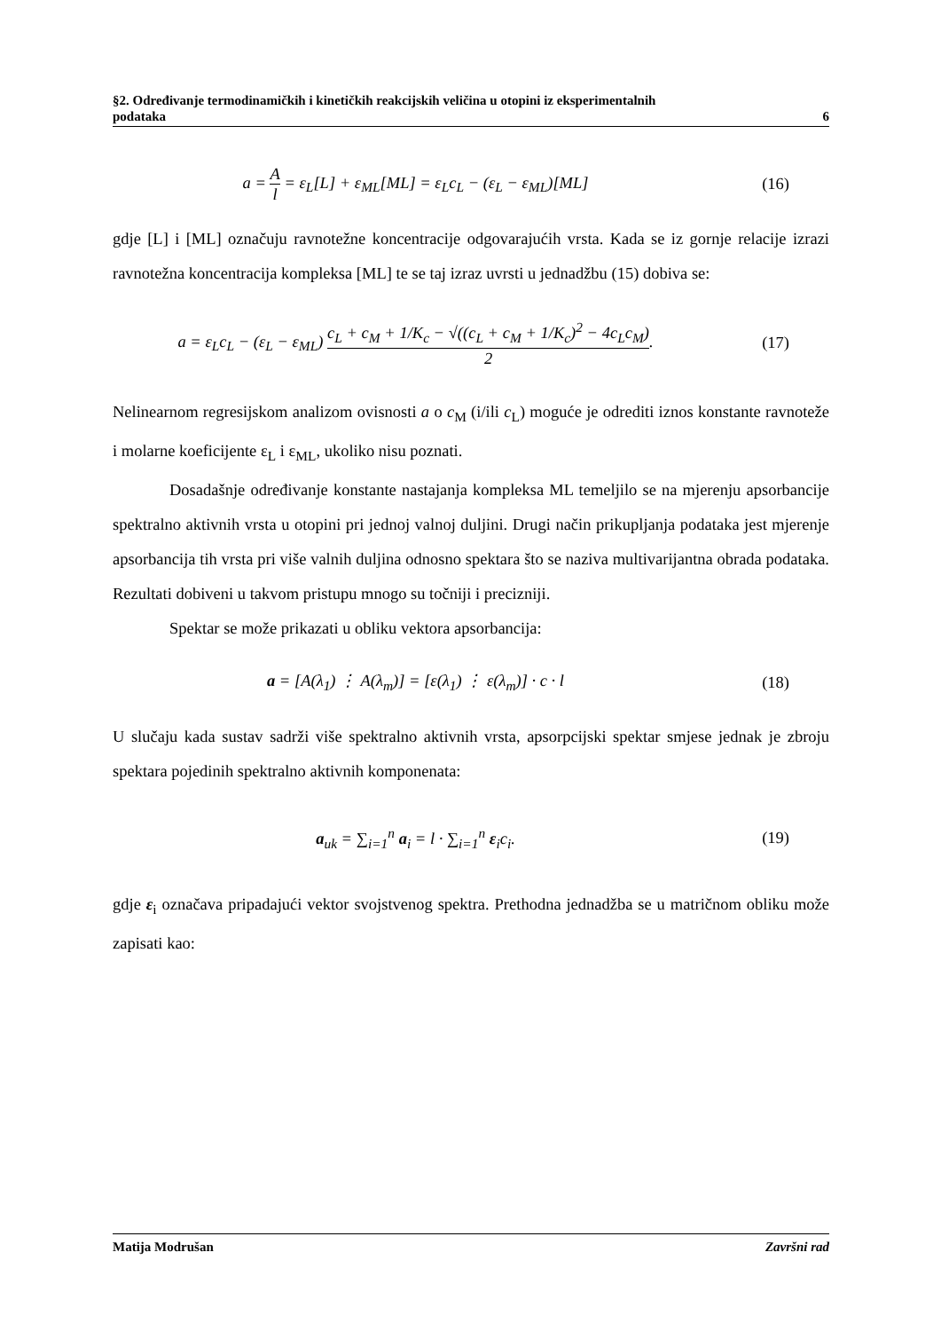§2. Određivanje termodinamičkih i kinetičkih reakcijskih veličina u otopini iz eksperimentalnih
podataka 6
a = A l = ε<sub>L</sub>[L] + ε<sub>ML</sub>[ML] = ε<sub>L</sub>c<sub>L</sub> − (ε<sub>L</sub> − ε<sub>ML</sub>)[ML]
(16)
gdje [L] i [ML] označuju ravnotežne koncentracije odgovarajućih vrsta. Kada se iz gornje relacije izrazi ravnotežna koncentracija kompleksa [ML] te se taj izraz uvrsti u jednadžbu (15) dobiva se:
a = ε<sub>L</sub>c<sub>L</sub> − (ε<sub>L</sub> − ε<sub>ML</sub>) c<sub>L</sub> + c<sub>M</sub> + 1/K<sub>c</sub> − √((c<sub>L</sub> + c<sub>M</sub> + 1/K<sub>c</sub>)<sup>2</sup> − 4c<sub>L</sub>c<sub>M</sub>) 2.
(17)
Nelinearnom regresijskom analizom ovisnosti a o c<sub>M</sub> (i/ili c<sub>L</sub>) moguće je odrediti iznos konstante ravnoteže i molarne koeficijente ε<sub>L</sub> i ε<sub>ML</sub>, ukoliko nisu poznati.
Dosadašnje određivanje konstante nastajanja kompleksa ML temeljilo se na mjerenju apsorbancije spektralno aktivnih vrsta u otopini pri jednoj valnoj duljini. Drugi način prikupljanja podataka jest mjerenje apsorbancija tih vrsta pri više valnih duljina odnosno spektara što se naziva multivarijantna obrada podataka. Rezultati dobiveni u takvom pristupu mnogo su točniji i precizniji.
Spektar se može prikazati u obliku vektora apsorbancija:
a = [A(λ<sub>1</sub>) ⋮ A(λ<sub>m</sub>)] = [ε(λ<sub>1</sub>) ⋮ ε(λ<sub>m</sub>)] · c · l
(18)
U slučaju kada sustav sadrži više spektralno aktivnih vrsta, apsorpcijski spektar smjese jednak je zbroju spektara pojedinih spektralno aktivnih komponenata:
a<sub>uk</sub> = ∑<sub>i=1</sub><sup>n</sup> a<sub>i</sub> = l · ∑<sub>i=1</sub><sup>n</sup> ε<sub>i</sub>c<sub>i</sub>.
(19)
gdje ε<sub>i</sub> označava pripadajući vektor svojstvenog spektra. Prethodna jednadžba se u matričnom obliku može zapisati kao:
Matija Modrušan Završni rad